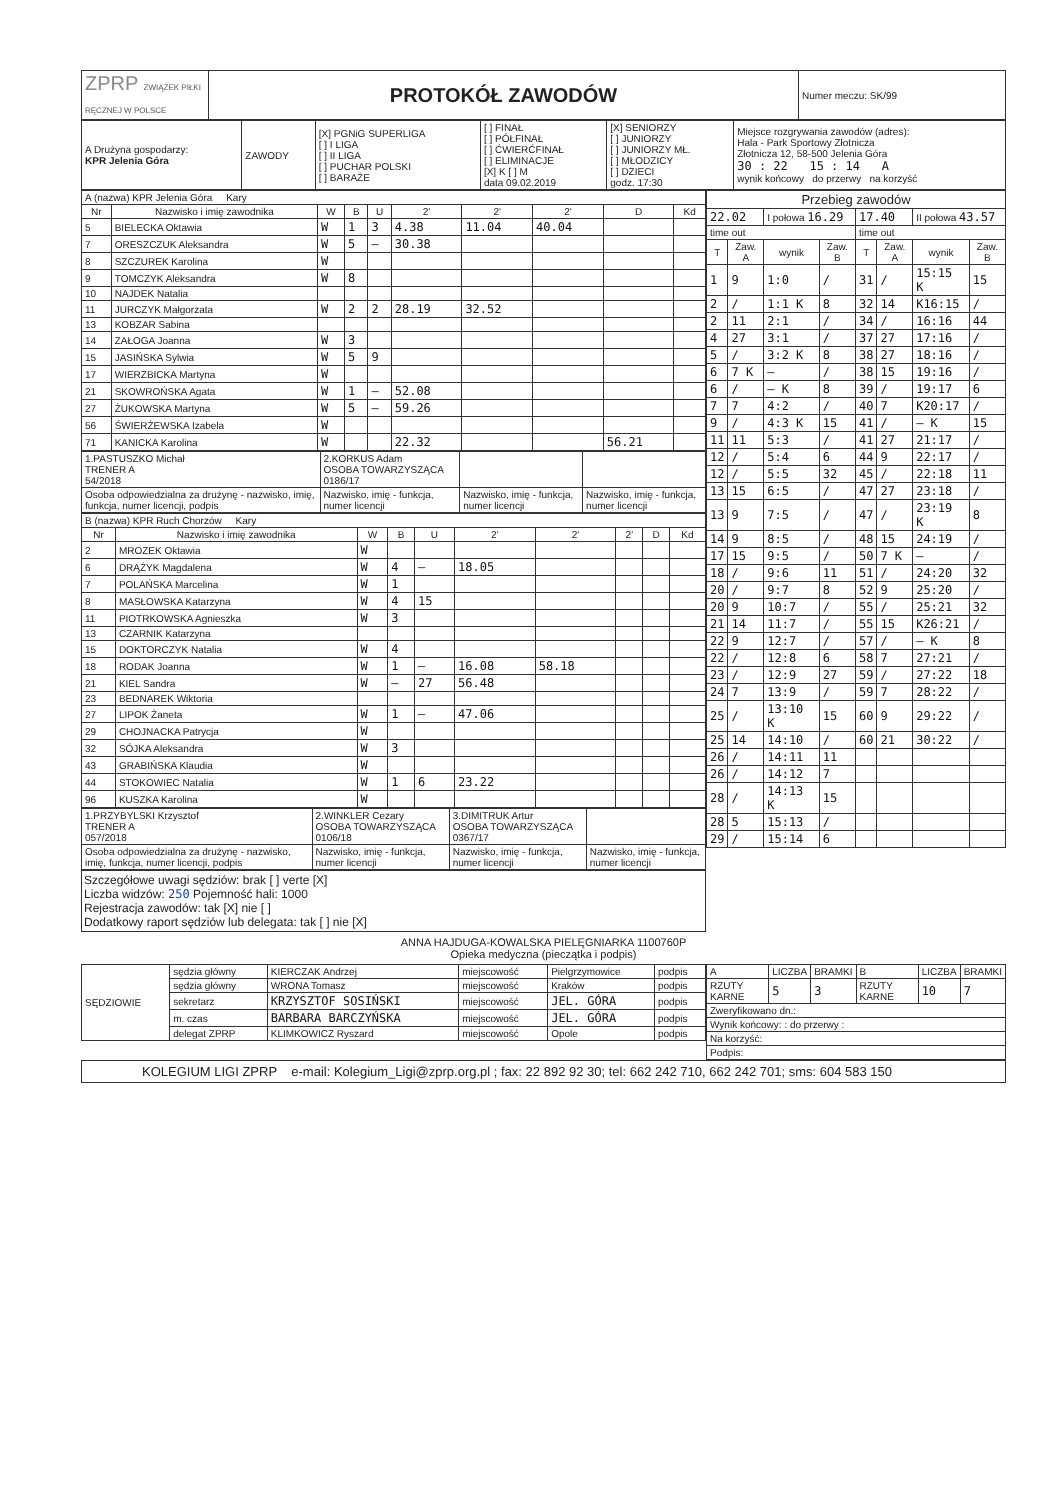| ZPRP ZWIĄZEK PIŁKI RĘCZNEJ W POLSCE | PROTOKÓŁ ZAWODÓW | Numer meczu: SK/99 |
| A Drużyna gospodarzy: KPR Jelenia Góra | ZAWODY | [X] PGNiG SUPERLIGA [ ] I LIGA [ ] II LIGA [ ] PUCHAR POLSKI [ ] BARAŻE | [ ] FINAŁ [ ] PÓŁFINAŁ [ ] ĆWIERĆFINAŁ [ ] ELIMINACJE [X] K [ ] M data 09.02.2019 | [X] SENIORZY [ ] JUNIORZY [ ] JUNIORZY MŁ. [ ] MŁODZICY [ ] DZIECI godz. 17:30 | Miejsce rozgrywania zawodów (adres): Hala - Park Sportowy Złotnicza Złotnicza 12, 58-500 Jelenia Góra 30 : 22 15 : 14 A wynik końcowy do przerwy na korzyść |
| A (nazwa) KPR Jelenia Góra Kary | | | | | | | | | |
| Nr | Nazwisko i imię zawodnika | W | B | U | 2' | 2' | 2' | D | Kd |
| 5 | BIELECKA Oktawia | W | 1 | 3 | 4.38 | 11.04 | 40.04 | | |
| 7 | ORESZCZUK Aleksandra | W | 5 | — | 30.38 | | | | |
| 8 | SZCZUREK Karolina | W | | | | | | | |
| 9 | TOMCZYK Aleksandra | W | 8 | | | | | | |
| 10 | NAJDEK Natalia | | | | | | | | |
| 11 | JURCZYK Małgorzata | W | 2 | 2 | 28.19 | 32.52 | | | |
| 13 | KOBZAR Sabina | | | | | | | | |
| 14 | ZAŁOGA Joanna | W | 3 | | | | | | |
| 15 | JASIŃSKA Sylwia | W | 5 | 9 | | | | | |
| 17 | WIERZBICKA Martyna | W | | | | | | | |
| 21 | SKOWROŃSKA Agata | W | 1 | — | 52.08 | | | | |
| 27 | ŻUKOWSKA Martyna | W | 5 | — | 59.26 | | | | |
| 56 | ŚWIERŻEWSKA Izabela | W | | | | | | | |
| 71 | KANICKA Karolina | W | | | 22.32 | | | 56.21 | |
| 1.PASTUSZKO Michał TRENER A 54/2018 | 2.KORKUS Adam OSOBA TOWARZYSZĄCA 0186/17 | | |
| Osoba odpowiedzialna za drużynę - nazwisko, imię, funkcja, numer licencji, podpis | Nazwisko, imię - funkcja, numer licencji | Nazwisko, imię - funkcja, numer licencji | Nazwisko, imię - funkcja, numer licencji |
| B (nazwa) KPR Ruch Chorzów Kary | | | | | | | | | |
| Nr | Nazwisko i imię zawodnika | W | B | U | 2' | 2' | 2' | D | Kd |
| 2 | MROZEK Oktawia | W | | | | | | | |
| 6 | DRĄŻYK Magdalena | W | 4 | — | 18.05 | | | | |
| 7 | POLAŃSKA Marcelina | W | 1 | | | | | | |
| 8 | MASŁOWSKA Katarzyna | W | 4 | 15 | | | | | |
| 11 | PIOTRKOWSKA Agnieszka | W | 3 | | | | | | |
| 13 | CZARNIK Katarzyna | | | | | | | | |
| 15 | DOKTORCZYK Natalia | W | 4 | | | | | | |
| 18 | RODAK Joanna | W | 1 | — | 16.08 | 58.18 | | | |
| 21 | KIEL Sandra | W | — | 27 | 56.48 | | | | |
| 23 | BEDNAREK Wiktoria | | | | | | | | |
| 27 | LIPOK Żaneta | W | 1 | — | 47.06 | | | | |
| 29 | CHOJNACKA Patrycja | W | | | | | | | |
| 32 | SÓJKA Aleksandra | W | 3 | | | | | | |
| 43 | GRABIŃSKA Klaudia | W | | | | | | | |
| 44 | STOKOWIEC Natalia | W | 1 | 6 | 23.22 | | | | |
| 96 | KUSZKA Karolina | W | | | | | | | |
| 1.PRZYBYLSKI Krzysztof TRENER A 057/2018 | 2.WINKLER Cezary OSOBA TOWARZYSZĄCA 0106/18 | 3.DIMITRUK Artur OSOBA TOWARZYSZĄCA 0367/17 | |
| Osoba odpowiedzialna za drużynę - nazwisko, imię, funkcja, numer licencji, podpis | Nazwisko, imię - funkcja, numer licencji | Nazwisko, imię - funkcja, numer licencji | Nazwisko, imię - funkcja, numer licencji |
Szczegółowe uwagi sędziów: brak [ ] verte [X]
Liczba widzów: 250 Pojemność hali: 1000
Rejestracja zawodów: tak [X] nie [ ]
Dodatkowy raport sędziów lub delegata: tak [ ] nie [X]
| Przebieg zawodów | | | | | | | |
| 22.02 | | I połowa 16.29 | | 17.40 | | II połowa 43.57 | |
| time out | | | | time out | | | |
| T | Zaw. A | wynik | Zaw. B | T | Zaw. A | wynik | Zaw. B |
| 1 | 9 | 1:0 | / | 31 | / | 15:15 K | 15 |
| 2 | / | 1:1 K | 8 | 32 | 14 | K16:15 | / |
| 2 | 11 | 2:1 | / | 34 | / | 16:16 | 44 |
| 4 | 27 | 3:1 | / | 37 | 27 | 17:16 | / |
| 5 | / | 3:2 K | 8 | 38 | 27 | 18:16 | / |
| 6 | 7 K | — | / | 38 | 15 | 19:16 | / |
| 6 | / | — K | 8 | 39 | / | 19:17 | 6 |
| 7 | 7 | 4:2 | / | 40 | 7 | K20:17 | / |
| 9 | / | 4:3 K | 15 | 41 | / | — K | 15 |
| 11 | 11 | 5:3 | / | 41 | 27 | 21:17 | / |
| 12 | / | 5:4 | 6 | 44 | 9 | 22:17 | / |
| 12 | / | 5:5 | 32 | 45 | / | 22:18 | 11 |
| 13 | 15 | 6:5 | / | 47 | 27 | 23:18 | / |
| 13 | 9 | 7:5 | / | 47 | / | 23:19 K | 8 |
| 14 | 9 | 8:5 | / | 48 | 15 | 24:19 | / |
| 17 | 15 | 9:5 | / | 50 | 7 K | — | / |
| 18 | / | 9:6 | 11 | 51 | / | 24:20 | 32 |
| 20 | / | 9:7 | 8 | 52 | 9 | 25:20 | / |
| 20 | 9 | 10:7 | / | 55 | / | 25:21 | 32 |
| 21 | 14 | 11:7 | / | 55 | 15 | K26:21 | / |
| 22 | 9 | 12:7 | / | 57 | / | — K | 8 |
| 22 | / | 12:8 | 6 | 58 | 7 | 27:21 | / |
| 23 | / | 12:9 | 27 | 59 | / | 27:22 | 18 |
| 24 | 7 | 13:9 | / | 59 | 7 | 28:22 | / |
| 25 | / | 13:10 K | 15 | 60 | 9 | 29:22 | / |
| 25 | 14 | 14:10 | / | 60 | 21 | 30:22 | / |
| 26 | / | 14:11 | 11 | | | | |
| 26 | / | 14:12 | 7 | | | | |
| 28 | / | 14:13 K | 15 | | | | |
| 28 | 5 | 15:13 | / | | | | |
| 29 | / | 15:14 | 6 | | | | |
ANNA HAJDUGA-KOWALSKA PIELĘGNIARKA 1100760P
Opieka medyczna (pieczątka i podpis)
| SĘDZIOWIE | sędzia główny | KIERCZAK Andrzej | miejscowość | Pielgrzymowice | podpis |
| | sędzia główny | WRONA Tomasz | miejscowość | Kraków | podpis |
| | sekretarz | KRZYSZTOF SOSIŃSKI | miejscowość | JEL. GÓRA | podpis |
| | m. czas | BARBARA BARCZYŃSKA | miejscowość | JEL. GÓRA | podpis |
| | delegat ZPRP | KLIMKOWICZ Ryszard | miejscowość | Opole | podpis |
| A | LICZBA | BRAMKI | B | LICZBA | BRAMKI |
| RZUTY KARNE | 5 | 3 | RZUTY KARNE | 10 | 7 |
| Zweryfikowano dn.: | | | | | |
| Wynik końcowy: : do przerwy : | | | | | |
| Na korzyść: | | | | | |
| Podpis: | | | | | |
KOLEGIUM LIGI ZPRP e-mail: Kolegium_Ligi@zprp.org.pl ; fax: 22 892 92 30; tel: 662 242 710, 662 242 701; sms: 604 583 150